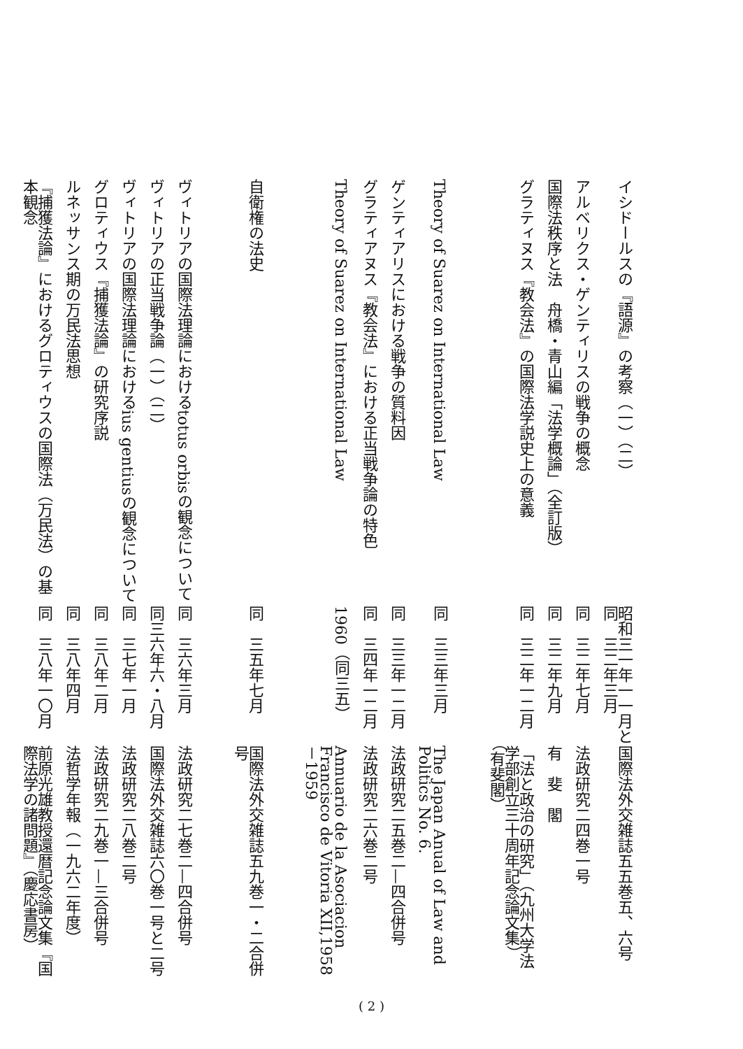イシドールスの『語源』の考察（一）（二）
昭和三一年一一月と同　三二年三月
国際法外交雑誌五五巻五、六号
アルベリクス・ゲンティリスの戦争の概念
同　三二年七月
法政研究二四巻一号
国際法秩序と法　舟橋・青山編「法学概論」（全訂版）
同　三二年九月
有　斐　閣
グラティヌス『教会法』の国際法学説史上の意義
同　三二年一二月
「法と政治の研究」（九州大学法学部創立三十周年記念論文集）（有斐閣）
Theory of Suarez on International Law
同　三三年三月
The Japan Anual of Law and Politics No. 6.
ゲンティアリスにおける戦争の質料因
同　三三年一二月
法政研究二五巻二—四合併号
グラティアヌス『教会法』における正当戦争論の特色
同　三四年一二月
法政研究二六巻二号
Theory of Suarez on International Law
1960（同三五）
Annuario de la Asociacion Francisco de Vitoria XII,1958－1959
自衛権の法史
同　三五年七月
国際法外交雑誌五九巻一・二合併号
ヴィトリアの国際法理論におけるtotus orbisの観念について
同　三六年三月
法政研究二七巻二—四合併号
ヴィトリアの正当戦争論（一）（二）
同三六年六・八月
国際法外交雑誌六〇巻一号と二号
ヴィトリアの国際法理論におけるius gentiusの観念について
同　三七年一月
法政研究二八巻二号
グロティウス『捕獲法論』の研究序説
同　三八年二月
法政研究二九巻一—三合併号
ルネッサンス期の万民法思想
同　三八年四月
法哲学年報（一九六二年度）
『捕獲法論』におけるグロティウスの国際法（万民法）の基本観念
同　三八年一〇月
前原光雄教授還暦記念論文集『国際法学の諸問題』（慶応書房）
( 2 )